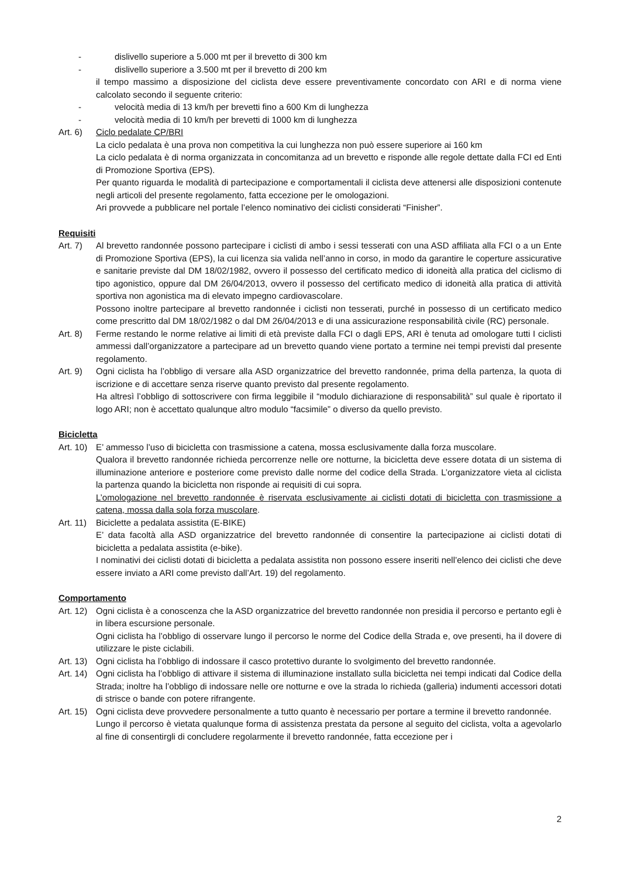- dislivello superiore a 5.000 mt per il brevetto di 300 km
- dislivello superiore a 3.500 mt per il brevetto di 200 km
il tempo massimo a disposizione del ciclista deve essere preventivamente concordato con ARI e di norma viene calcolato secondo il seguente criterio:
- velocità media di 13 km/h per brevetti fino a 600 Km di lunghezza
- velocità media di 10 km/h per brevetti di 1000 km di lunghezza
Art. 6) Ciclo pedalate CP/BRI
La ciclo pedalata è una prova non competitiva la cui lunghezza non può essere superiore ai 160 km
La ciclo pedalata è di norma organizzata in concomitanza ad un brevetto e risponde alle regole dettate dalla FCI ed Enti di Promozione Sportiva (EPS).
Per quanto riguarda le modalità di partecipazione e comportamentali il ciclista deve attenersi alle disposizioni contenute negli articoli del presente regolamento, fatta eccezione per le omologazioni.
Ari provvede a pubblicare nel portale l’elenco nominativo dei ciclisti considerati “Finisher”.
Requisiti
Art. 7) Al brevetto randonnée possono partecipare i ciclisti di ambo i sessi tesserati con una ASD affiliata alla FCI o a un Ente di Promozione Sportiva (EPS), la cui licenza sia valida nell’anno in corso, in modo da garantire le coperture assicurative e sanitarie previste dal DM 18/02/1982, ovvero il possesso del certificato medico di idoneità alla pratica del ciclismo di tipo agonistico, oppure dal DM 26/04/2013, ovvero il possesso del certificato medico di idoneità alla pratica di attività sportiva non agonistica ma di elevato impegno cardiovascolare.
Possono inoltre partecipare al brevetto randonnée i ciclisti non tesserati, purché in possesso di un certificato medico come prescritto dal DM 18/02/1982 o dal DM 26/04/2013 e di una assicurazione responsabilità civile (RC) personale.
Art. 8) Ferme restando le norme relative ai limiti di età previste dalla FCI o dagli EPS, ARI è tenuta ad omologare tutti I ciclisti ammessi dall’organizzatore a partecipare ad un brevetto quando viene portato a termine nei tempi previsti dal presente regolamento.
Art. 9) Ogni ciclista ha l’obbligo di versare alla ASD organizzatrice del brevetto randonnée, prima della partenza, la quota di iscrizione e di accettare senza riserve quanto previsto dal presente regolamento.
Ha altresì l’obbligo di sottoscrivere con firma leggibile il “modulo dichiarazione di responsabilità” sul quale è riportato il logo ARI; non è accettato qualunque altro modulo “facsimile” o diverso da quello previsto.
Bicicletta
Art. 10)
E’ ammesso l’uso di bicicletta con trasmissione a catena, mossa esclusivamente dalla forza muscolare.
Qualora il brevetto randonnée richieda percorrenze nelle ore notturne, la bicicletta deve essere dotata di un sistema di illuminazione anteriore e posteriore come previsto dalle norme del codice della Strada. L’organizzatore vieta al ciclista la partenza quando la bicicletta non risponde ai requisiti di cui sopra.
L’omologazione nel brevetto randonnée è riservata esclusivamente ai ciclisti dotati di bicicletta con trasmissione a catena, mossa dalla sola forza muscolare.
Art. 11)
Biciclette a pedalata assistita (E-BIKE)
E’ data facoltà alla ASD organizzatrice del brevetto randonnée di consentire la partecipazione ai ciclisti dotati di bicicletta a pedalata assistita (e-bike).
I nominativi dei ciclisti dotati di bicicletta a pedalata assistita non possono essere inseriti nell’elenco dei ciclisti che deve essere inviato a ARI come previsto dall’Art. 19) del regolamento.
Comportamento
Art. 12)
Ogni ciclista è a conoscenza che la ASD organizzatrice del brevetto randonnée non presidia il percorso e pertanto egli è in libera escursione personale.
Ogni ciclista ha l’obbligo di osservare lungo il percorso le norme del Codice della Strada e, ove presenti, ha il dovere di utilizzare le piste ciclabili.
Art. 13)
Ogni ciclista ha l’obbligo di indossare il casco protettivo durante lo svolgimento del brevetto randonnée.
Art. 14)
Ogni ciclista ha l’obbligo di attivare il sistema di illuminazione installato sulla bicicletta nei tempi indicati dal Codice della Strada; inoltre ha l’obbligo di indossare nelle ore notturne e ove la strada lo richieda (galleria) indumenti accessori dotati di strisce o bande con potere rifrangente.
Art. 15)
Ogni ciclista deve provvedere personalmente a tutto quanto è necessario per portare a termine il brevetto randonnée.
Lungo il percorso è vietata qualunque forma di assistenza prestata da persone al seguito del ciclista, volta a agevolarlo al fine di consentirgli di concludere regolarmente il brevetto randonnée, fatta eccezione per i
2